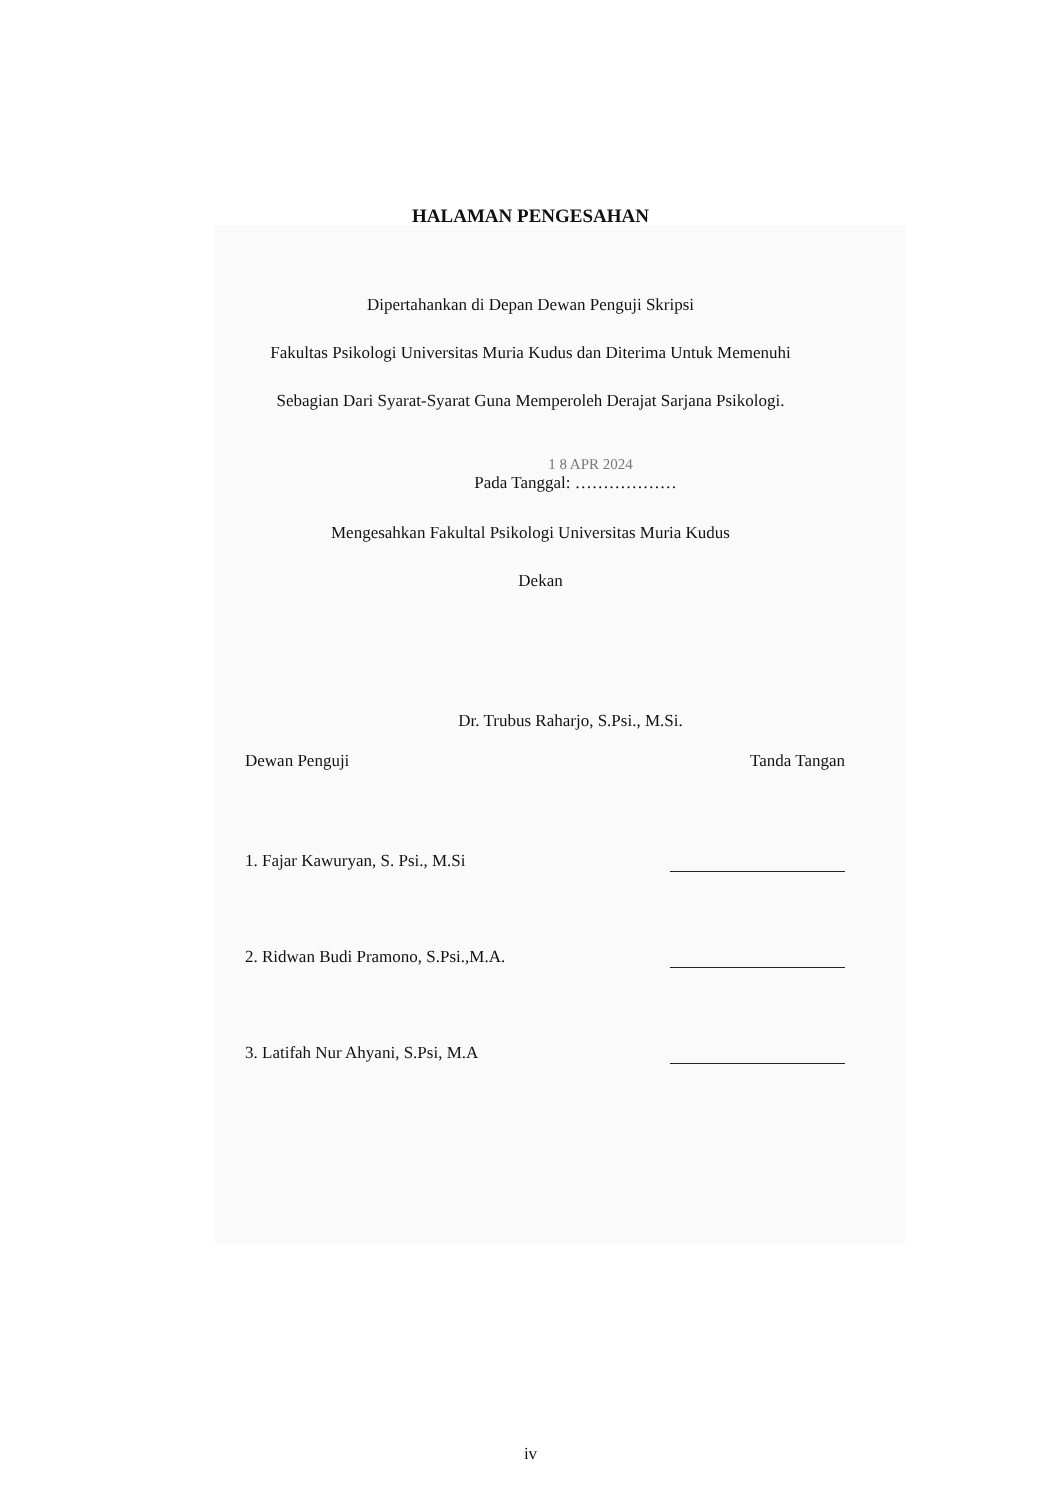HALAMAN PENGESAHAN
Dipertahankan di Depan Dewan Penguji Skripsi
Fakultas Psikologi Universitas Muria Kudus dan Diterima Untuk Memenuhi
Sebagian Dari Syarat-Syarat Guna Memperoleh Derajat Sarjana Psikologi.
1 8 APR 2024
Pada Tanggal: ………………
Mengesahkan Fakultal Psikologi Universitas Muria Kudus
Dekan
Dr. Trubus Raharjo, S.Psi., M.Si.
Dewan Penguji Tanda Tangan
1. Fajar Kawuryan, S. Psi., M.Si
2. Ridwan Budi Pramono, S.Psi.,M.A.
3. Latifah Nur Ahyani, S.Psi, M.A
iv